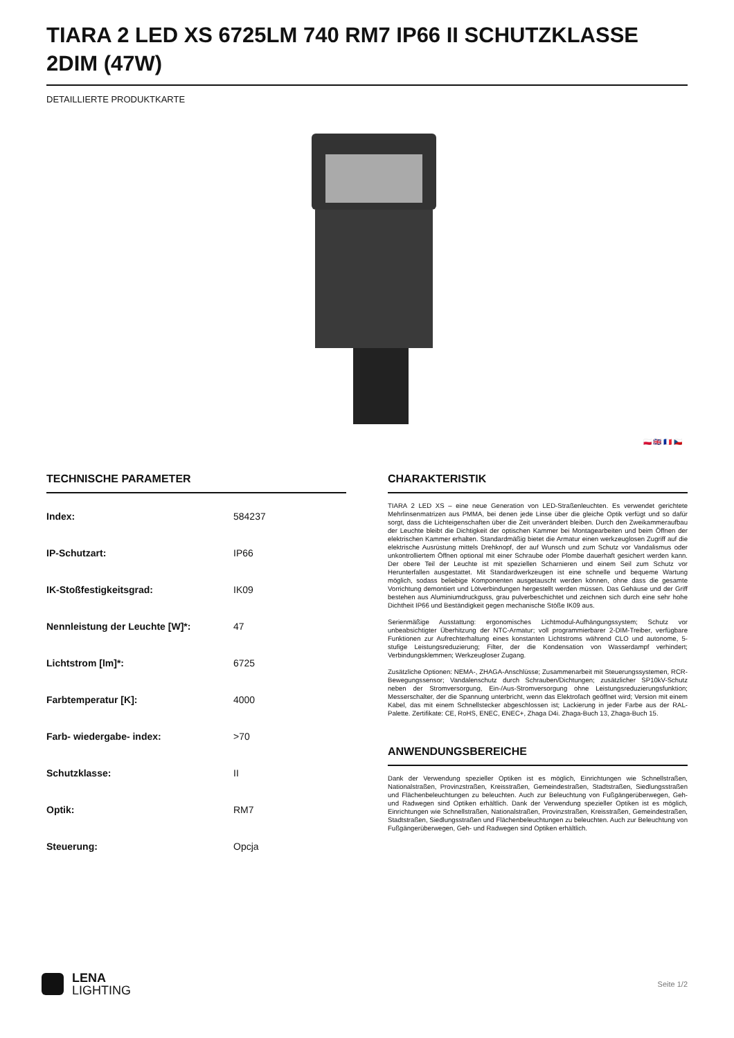TIARA 2 LED XS 6725LM 740 RM7 IP66 II SCHUTZKLASSE 2DIM (47W)
DETAILLIERTE PRODUKTKARTE
🇵🇱 🇬🇧 🇫🇷 🇨🇿
TECHNISCHE PARAMETER
| Index: | 584237 |
| IP-Schutzart: | IP66 |
| IK-Stoßfestigkeitsgrad: | IK09 |
| Nennleistung der Leuchte [W]*: | 47 |
| Lichtstrom [lm]*: | 6725 |
| Farbtemperatur [K]: | 4000 |
| Farb- wiedergabe- index: | >70 |
| Schutzklasse: | II |
| Optik: | RM7 |
| Steuerung: | Opcja |
CHARAKTERISTIK
TIARA 2 LED XS – eine neue Generation von LED-Straßenleuchten. Es verwendet gerichtete Mehrlinsenmatrizen aus PMMA, bei denen jede Linse über die gleiche Optik verfügt und so dafür sorgt, dass die Lichteigenschaften über die Zeit unverändert bleiben. Durch den Zweikammeraufbau der Leuchte bleibt die Dichtigkeit der optischen Kammer bei Montagearbeiten und beim Öffnen der elektrischen Kammer erhalten. Standardmäßig bietet die Armatur einen werkzeuglosen Zugriff auf die elektrische Ausrüstung mittels Drehknopf, der auf Wunsch und zum Schutz vor Vandalismus oder unkontrolliertem Öffnen optional mit einer Schraube oder Plombe dauerhaft gesichert werden kann. Der obere Teil der Leuchte ist mit speziellen Scharnieren und einem Seil zum Schutz vor Herunterfallen ausgestattet. Mit Standardwerkzeugen ist eine schnelle und bequeme Wartung möglich, sodass beliebige Komponenten ausgetauscht werden können, ohne dass die gesamte Vorrichtung demontiert und Lötverbindungen hergestellt werden müssen. Das Gehäuse und der Griff bestehen aus Aluminiumdruckguss, grau pulverbeschichtet und zeichnen sich durch eine sehr hohe Dichtheit IP66 und Beständigkeit gegen mechanische Stöße IK09 aus.
Serienmäßige Ausstattung: ergonomisches Lichtmodul-Aufhängungssystem; Schutz vor unbeabsichtigter Überhitzung der NTC-Armatur; voll programmierbarer 2-DIM-Treiber, verfügbare Funktionen zur Aufrechterhaltung eines konstanten Lichtstroms während CLO und autonome, 5-stufige Leistungsreduzierung; Filter, der die Kondensation von Wasserdampf verhindert; Verbindungsklemmen; Werkzeugloser Zugang.
Zusätzliche Optionen: NEMA-, ZHAGA-Anschlüsse; Zusammenarbeit mit Steuerungssystemen, RCR-Bewegungssensor; Vandalenschutz durch Schrauben/Dichtungen; zusätzlicher SP10kV-Schutz neben der Stromversorgung, Ein-/Aus-Stromversorgung ohne Leistungsreduzierungsfunktion; Messerschalter, der die Spannung unterbricht, wenn das Elektrofach geöffnet wird; Version mit einem Kabel, das mit einem Schnellstecker abgeschlossen ist; Lackierung in jeder Farbe aus der RAL-Palette. Zertifikate: CE, RoHS, ENEC, ENEC+, Zhaga D4i. Zhaga-Buch 13, Zhaga-Buch 15.
ANWENDUNGSBEREICHE
Dank der Verwendung spezieller Optiken ist es möglich, Einrichtungen wie Schnellstraßen, Nationalstraßen, Provinzstraßen, Kreisstraßen, Gemeindestraßen, Stadtstraßen, Siedlungsstraßen und Flächenbeleuchtungen zu beleuchten. Auch zur Beleuchtung von Fußgängerüberwegen, Geh- und Radwegen sind Optiken erhältlich. Dank der Verwendung spezieller Optiken ist es möglich, Einrichtungen wie Schnellstraßen, Nationalstraßen, Provinzstraßen, Kreisstraßen, Gemeindestraßen, Stadtstraßen, Siedlungsstraßen und Flächenbeleuchtungen zu beleuchten. Auch zur Beleuchtung von Fußgängerüberwegen, Geh- und Radwegen sind Optiken erhältlich.
LENA
LIGHTING
Seite 1/2